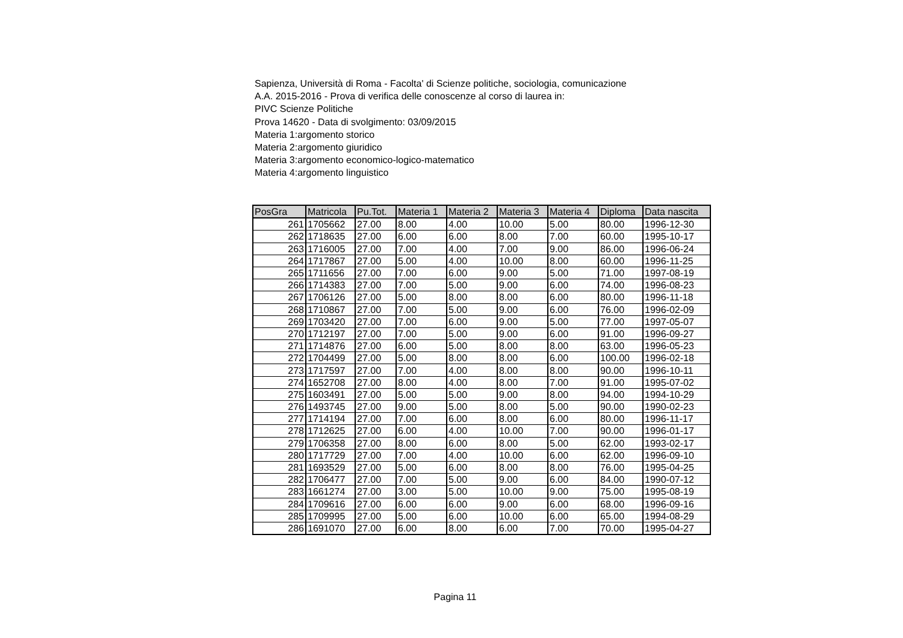Sapienza, Università di Roma - Facolta' di Scienze politiche, sociologia, comunicazione
A.A. 2015-2016 - Prova di verifica delle conoscenze al corso di laurea in:
PIVC Scienze Politiche
Prova 14620 - Data di svolgimento: 03/09/2015
Materia 1:argomento storico
Materia 2:argomento giuridico
Materia 3:argomento economico-logico-matematico
Materia 4:argomento linguistico
| PosGra | Matricola | Pu.Tot. | Materia 1 | Materia 2 | Materia 3 | Materia 4 | Diploma | Data nascita |
| --- | --- | --- | --- | --- | --- | --- | --- | --- |
| 261 | 1705662 | 27.00 | 8.00 | 4.00 | 10.00 | 5.00 | 80.00 | 1996-12-30 |
| 262 | 1718635 | 27.00 | 6.00 | 6.00 | 8.00 | 7.00 | 60.00 | 1995-10-17 |
| 263 | 1716005 | 27.00 | 7.00 | 4.00 | 7.00 | 9.00 | 86.00 | 1996-06-24 |
| 264 | 1717867 | 27.00 | 5.00 | 4.00 | 10.00 | 8.00 | 60.00 | 1996-11-25 |
| 265 | 1711656 | 27.00 | 7.00 | 6.00 | 9.00 | 5.00 | 71.00 | 1997-08-19 |
| 266 | 1714383 | 27.00 | 7.00 | 5.00 | 9.00 | 6.00 | 74.00 | 1996-08-23 |
| 267 | 1706126 | 27.00 | 5.00 | 8.00 | 8.00 | 6.00 | 80.00 | 1996-11-18 |
| 268 | 1710867 | 27.00 | 7.00 | 5.00 | 9.00 | 6.00 | 76.00 | 1996-02-09 |
| 269 | 1703420 | 27.00 | 7.00 | 6.00 | 9.00 | 5.00 | 77.00 | 1997-05-07 |
| 270 | 1712197 | 27.00 | 7.00 | 5.00 | 9.00 | 6.00 | 91.00 | 1996-09-27 |
| 271 | 1714876 | 27.00 | 6.00 | 5.00 | 8.00 | 8.00 | 63.00 | 1996-05-23 |
| 272 | 1704499 | 27.00 | 5.00 | 8.00 | 8.00 | 6.00 | 100.00 | 1996-02-18 |
| 273 | 1717597 | 27.00 | 7.00 | 4.00 | 8.00 | 8.00 | 90.00 | 1996-10-11 |
| 274 | 1652708 | 27.00 | 8.00 | 4.00 | 8.00 | 7.00 | 91.00 | 1995-07-02 |
| 275 | 1603491 | 27.00 | 5.00 | 5.00 | 9.00 | 8.00 | 94.00 | 1994-10-29 |
| 276 | 1493745 | 27.00 | 9.00 | 5.00 | 8.00 | 5.00 | 90.00 | 1990-02-23 |
| 277 | 1714194 | 27.00 | 7.00 | 6.00 | 8.00 | 6.00 | 80.00 | 1996-11-17 |
| 278 | 1712625 | 27.00 | 6.00 | 4.00 | 10.00 | 7.00 | 90.00 | 1996-01-17 |
| 279 | 1706358 | 27.00 | 8.00 | 6.00 | 8.00 | 5.00 | 62.00 | 1993-02-17 |
| 280 | 1717729 | 27.00 | 7.00 | 4.00 | 10.00 | 6.00 | 62.00 | 1996-09-10 |
| 281 | 1693529 | 27.00 | 5.00 | 6.00 | 8.00 | 8.00 | 76.00 | 1995-04-25 |
| 282 | 1706477 | 27.00 | 7.00 | 5.00 | 9.00 | 6.00 | 84.00 | 1990-07-12 |
| 283 | 1661274 | 27.00 | 3.00 | 5.00 | 10.00 | 9.00 | 75.00 | 1995-08-19 |
| 284 | 1709616 | 27.00 | 6.00 | 6.00 | 9.00 | 6.00 | 68.00 | 1996-09-16 |
| 285 | 1709995 | 27.00 | 5.00 | 6.00 | 10.00 | 6.00 | 65.00 | 1994-08-29 |
| 286 | 1691070 | 27.00 | 6.00 | 8.00 | 6.00 | 7.00 | 70.00 | 1995-04-27 |
Pagina 11